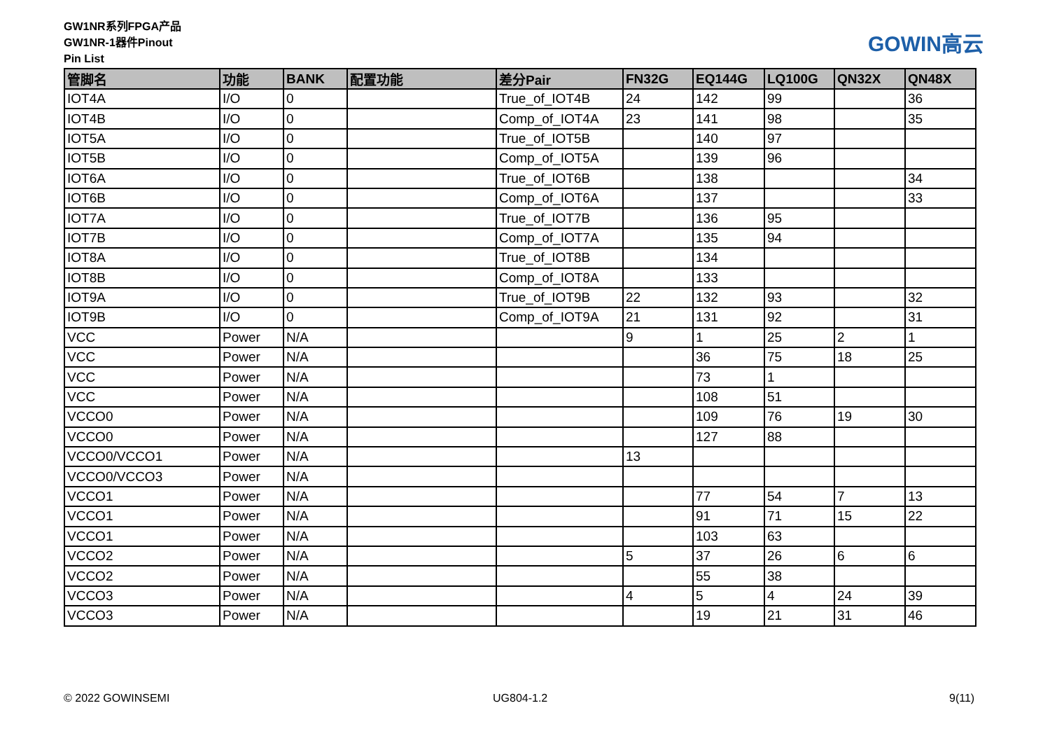GW1NR系列FPGA产品
GW1NR-1器件Pinout
Pin List
GOWIN高云
| 管脚名 | 功能 | BANK | 配置功能 | 差分Pair | FN32G | EQ144G | LQ100G | QN32X | QN48X |
| --- | --- | --- | --- | --- | --- | --- | --- | --- | --- |
| IOT4A | I/O | 0 | | True_of_IOT4B | 24 | 142 | 99 | | 36 |
| IOT4B | I/O | 0 | | Comp_of_IOT4A | 23 | 141 | 98 | | 35 |
| IOT5A | I/O | 0 | | True_of_IOT5B | | 140 | 97 | | |
| IOT5B | I/O | 0 | | Comp_of_IOT5A | | 139 | 96 | | |
| IOT6A | I/O | 0 | | True_of_IOT6B | | 138 | | | 34 |
| IOT6B | I/O | 0 | | Comp_of_IOT6A | | 137 | | | 33 |
| IOT7A | I/O | 0 | | True_of_IOT7B | | 136 | 95 | | |
| IOT7B | I/O | 0 | | Comp_of_IOT7A | | 135 | 94 | | |
| IOT8A | I/O | 0 | | True_of_IOT8B | | 134 | | | |
| IOT8B | I/O | 0 | | Comp_of_IOT8A | | 133 | | | |
| IOT9A | I/O | 0 | | True_of_IOT9B | 22 | 132 | 93 | | 32 |
| IOT9B | I/O | 0 | | Comp_of_IOT9A | 21 | 131 | 92 | | 31 |
| VCC | Power | N/A | | | 9 | 1 | 25 | 2 | 1 |
| VCC | Power | N/A | | | | 36 | 75 | 18 | 25 |
| VCC | Power | N/A | | | | 73 | 1 | | |
| VCC | Power | N/A | | | | 108 | 51 | | |
| VCCO0 | Power | N/A | | | | 109 | 76 | 19 | 30 |
| VCCO0 | Power | N/A | | | | 127 | 88 | | |
| VCCO0/VCCO1 | Power | N/A | | | 13 | | | | |
| VCCO0/VCCO3 | Power | N/A | | | | | | | |
| VCCO1 | Power | N/A | | | | 77 | 54 | 7 | 13 |
| VCCO1 | Power | N/A | | | | 91 | 71 | 15 | 22 |
| VCCO1 | Power | N/A | | | | 103 | 63 | | |
| VCCO2 | Power | N/A | | | 5 | 37 | 26 | 6 | 6 |
| VCCO2 | Power | N/A | | | | 55 | 38 | | |
| VCCO3 | Power | N/A | | | 4 | 5 | 4 | 24 | 39 |
| VCCO3 | Power | N/A | | | | 19 | 21 | 31 | 46 |
© 2022 GOWINSEMI UG804-1.2 9(11)